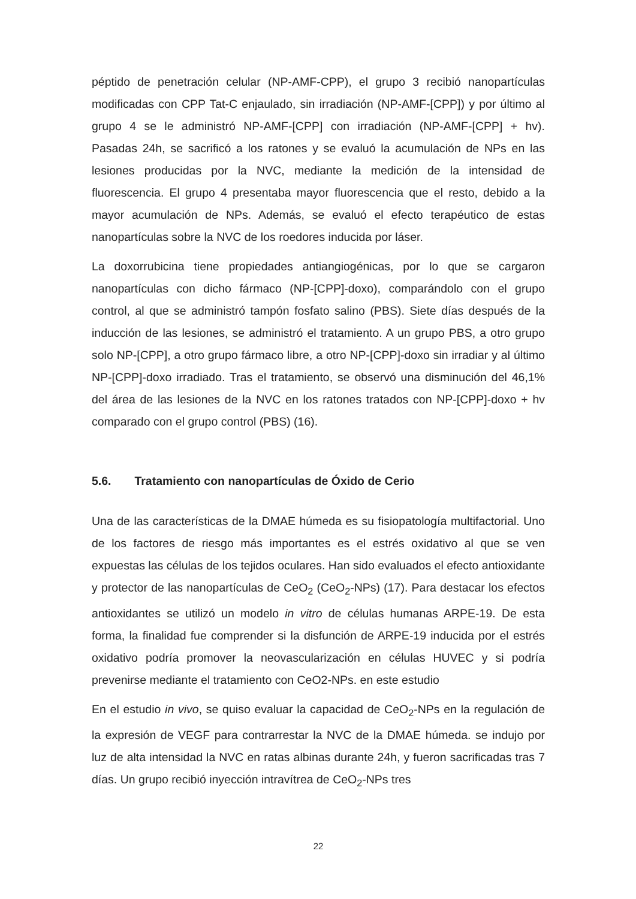péptido de penetración celular (NP-AMF-CPP), el grupo 3 recibió nanopartículas modificadas con CPP Tat-C enjaulado, sin irradiación (NP-AMF-[CPP]) y por último al grupo 4 se le administró NP-AMF-[CPP] con irradiación (NP-AMF-[CPP] + hv). Pasadas 24h, se sacrificó a los ratones y se evaluó la acumulación de NPs en las lesiones producidas por la NVC, mediante la medición de la intensidad de fluorescencia. El grupo 4 presentaba mayor fluorescencia que el resto, debido a la mayor acumulación de NPs. Además, se evaluó el efecto terapéutico de estas nanopartículas sobre la NVC de los roedores inducida por láser.
La doxorrubicina tiene propiedades antiangiogénicas, por lo que se cargaron nanopartículas con dicho fármaco (NP-[CPP]-doxo), comparándolo con el grupo control, al que se administró tampón fosfato salino (PBS). Siete días después de la inducción de las lesiones, se administró el tratamiento. A un grupo PBS, a otro grupo solo NP-[CPP], a otro grupo fármaco libre, a otro NP-[CPP]-doxo sin irradiar y al último NP-[CPP]-doxo irradiado. Tras el tratamiento, se observó una disminución del 46,1% del área de las lesiones de la NVC en los ratones tratados con NP-[CPP]-doxo + hv comparado con el grupo control (PBS) (16).
5.6. Tratamiento con nanopartículas de Óxido de Cerio
Una de las características de la DMAE húmeda es su fisiopatología multifactorial. Uno de los factores de riesgo más importantes es el estrés oxidativo al que se ven expuestas las células de los tejidos oculares. Han sido evaluados el efecto antioxidante y protector de las nanopartículas de CeO<sub>2</sub> (CeO<sub>2</sub>-NPs) (17). Para destacar los efectos antioxidantes se utilizó un modelo in vitro de células humanas ARPE-19. De esta forma, la finalidad fue comprender si la disfunción de ARPE-19 inducida por el estrés oxidativo podría promover la neovascularización en células HUVEC y si podría prevenirse mediante el tratamiento con CeO2-NPs. en este estudio
En el estudio in vivo, se quiso evaluar la capacidad de CeO<sub>2</sub>-NPs en la regulación de la expresión de VEGF para contrarrestar la NVC de la DMAE húmeda. se indujo por luz de alta intensidad la NVC en ratas albinas durante 24h, y fueron sacrificadas tras 7 días. Un grupo recibió inyección intravítrea de CeO<sub>2</sub>-NPs tres
22